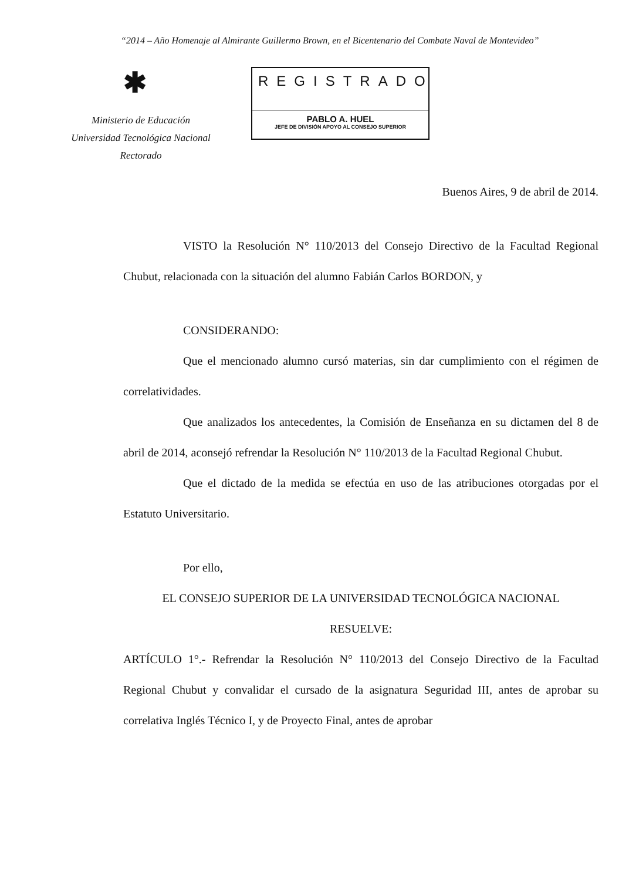“2014 – Año Homenaje al Almirante Guillermo Brown, en el Bicentenario del Combate Naval de Montevideo”
✱
Ministerio de Educación
Universidad Tecnológica Nacional
Rectorado
REGISTRADO
PABLO A. HUEL
JEFE DE DIVISIÓN APOYO AL CONSEJO SUPERIOR
Buenos Aires, 9 de abril de 2014.
VISTO la Resolución N° 110/2013 del Consejo Directivo de la Facultad Regional Chubut, relacionada con la situación del alumno Fabián Carlos BORDON, y
CONSIDERANDO:
Que el mencionado alumno cursó materias, sin dar cumplimiento con el régimen de correlatividades.
Que analizados los antecedentes, la Comisión de Enseñanza en su dictamen del 8 de abril de 2014, aconsejó refrendar la Resolución N° 110/2013 de la Facultad Regional Chubut.
Que el dictado de la medida se efectúa en uso de las atribuciones otorgadas por el Estatuto Universitario.
Por ello,
EL CONSEJO SUPERIOR DE LA UNIVERSIDAD TECNOLÓGICA NACIONAL
RESUELVE:
ARTÍCULO 1°.- Refrendar la Resolución N° 110/2013 del Consejo Directivo de la Facultad Regional Chubut y convalidar el cursado de la asignatura Seguridad III, antes de aprobar su correlativa Inglés Técnico I, y de Proyecto Final, antes de aprobar